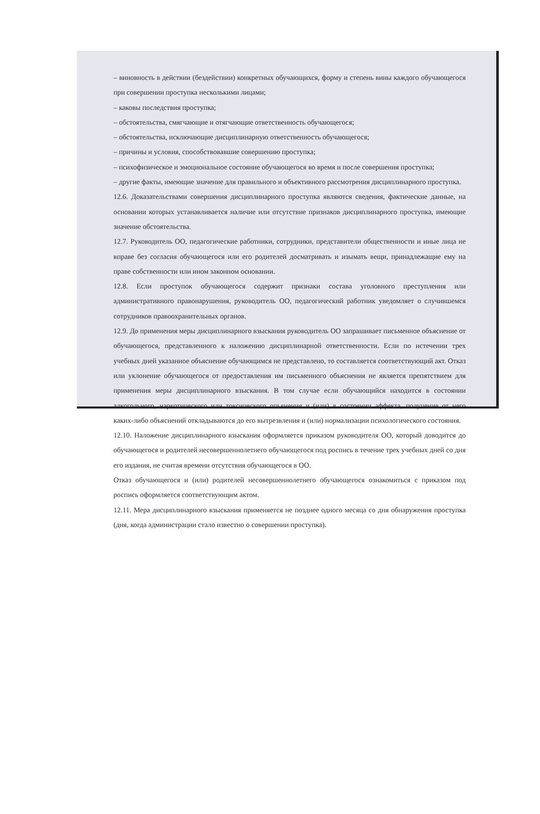– виновность в действии (бездействии) конкретных обучающихся, форму и степень вины каждого обучающегося при совершении проступка несколькими лицами;
– каковы последствия проступка;
– обстоятельства, смягчающие и отягчающие ответственность обучающегося;
– обстоятельства, исключающие дисциплинарную ответственность обучающегося;
– причины и условия, способствовавшие совершению проступка;
– психофизическое и эмоциональное состояние обучающегося во время и после совершения проступка;
– другие факты, имеющие значение для правильного и объективного рассмотрения дисциплинарного проступка.
12.6. Доказательствами совершения дисциплинарного проступка являются сведения, фактические данные, на основании которых устанавливается наличие или отсутствие признаков дисциплинарного проступка, имеющие значение обстоятельства.
12.7. Руководитель ОО, педагогические работники, сотрудники, представители общественности и иные лица не вправе без согласия обучающегося или его родителей досматривать и изымать вещи, принадлежащие ему на праве собственности или ином законном основании.
12.8. Если проступок обучающегося содержит признаки состава уголовного преступления или административного правонарушения, руководитель ОО, педагогический работник уведомляет о случившемся сотрудников правоохранительных органов.
12.9. До применения меры дисциплинарного взыскания руководитель ОО запрашивает письменное объяснение от обучающегося, представленного к наложению дисциплинарной ответственности. Если по истечении трех учебных дней указанное объяснение обучающимся не представлено, то составляется соответствующий акт. Отказ или уклонение обучающегося от предоставления им письменного объяснения не является препятствием для применения меры дисциплинарного взыскания. В том случае если обучающийся находится в состоянии алкогольного, наркотического или токсического опьянения и (или) в состоянии аффекта, получение от него каких-либо объяснений откладываются до его вытрезвления и (или) нормализации психологического состояния.
12.10. Наложение дисциплинарного взыскания оформляется приказом руководителя ОО, который доводится до обучающегося и родителей несовершеннолетнего обучающегося под роспись в течение трех учебных дней со дня его издания, не считая времени отсутствия обучающегося в ОО.
Отказ обучающегося и (или) родителей несовершеннолетнего обучающегося ознакомиться с приказом под роспись оформляется соответствующим актом.
12.11. Мера дисциплинарного взыскания применяется не позднее одного месяца со дня обнаружения проступка (дня, когда администрации стало известно о совершении проступка).